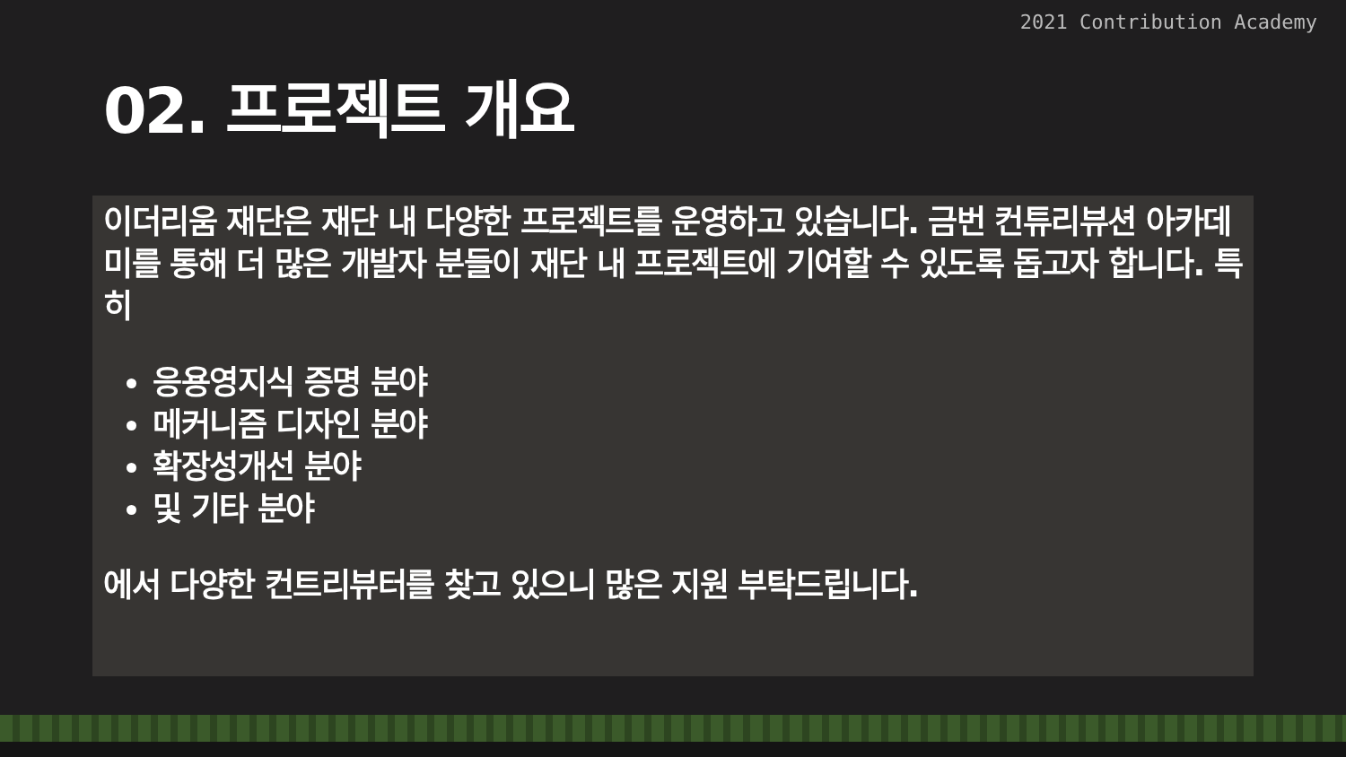2021 Contribution Academy
02. 프로젝트 개요
이더리움 재단은 재단 내 다양한 프로젝트를 운영하고 있습니다. 금번 컨튜리뷰션 아카데미를 통해 더 많은 개발자 분들이 재단 내 프로젝트에 기여할 수 있도록 돕고자 합니다. 특히
응용영지식 증명 분야
메커니즘 디자인 분야
확장성개선 분야
및 기타 분야
에서 다양한 컨트리뷰터를 찾고 있으니 많은 지원 부탁드립니다.